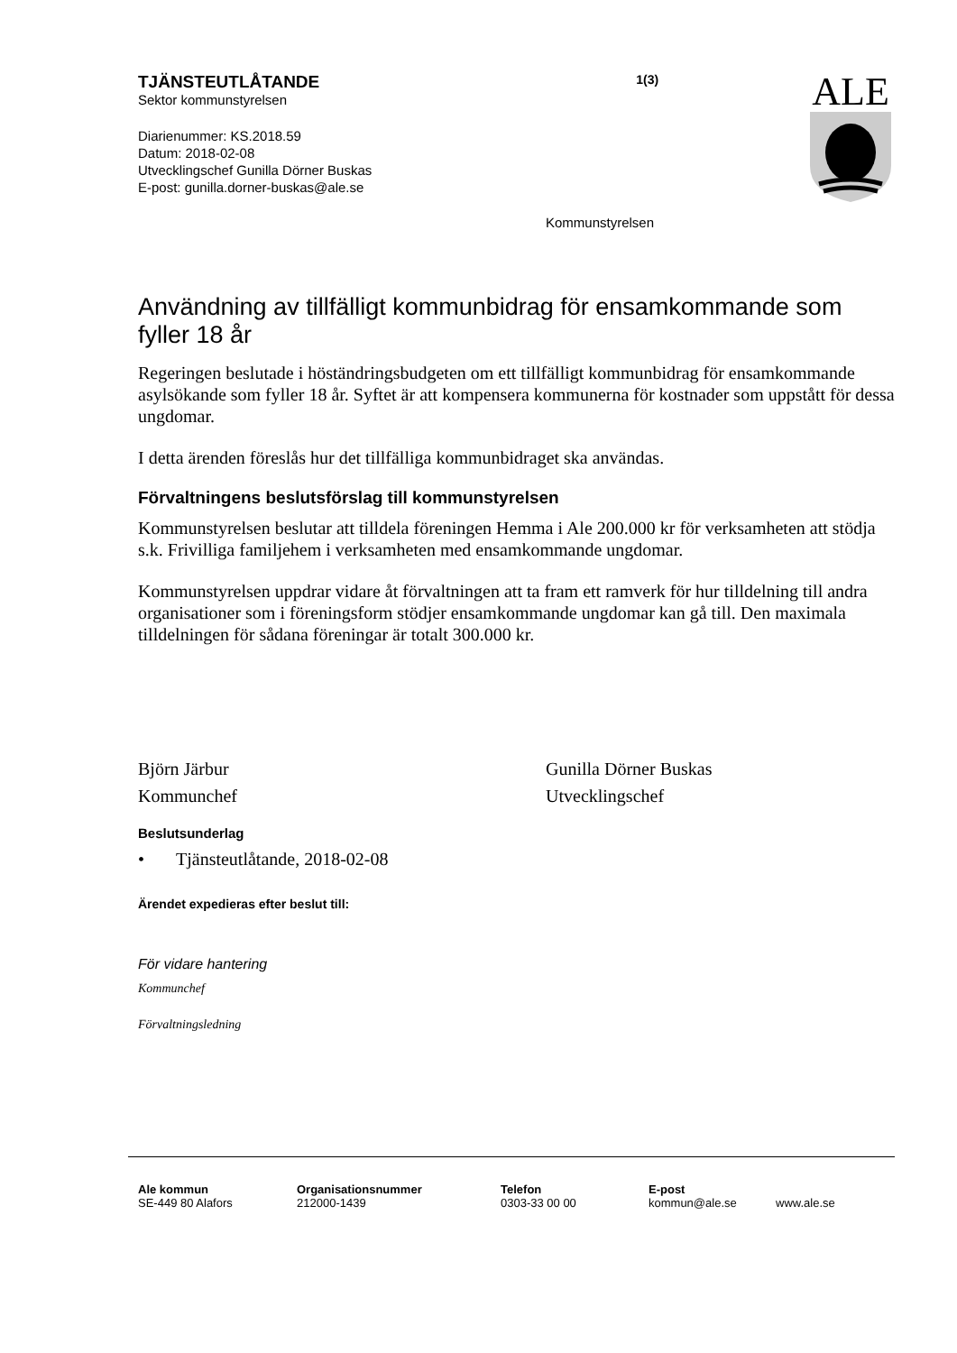TJÄNSTEUTLÅTANDE
Sektor kommunstyrelsen
Diarienummer: KS.2018.59
Datum: 2018-02-08
Utvecklingschef Gunilla Dörner Buskas
E-post: gunilla.dorner-buskas@ale.se
1(3)
ALE
Kommunstyrelsen
Användning av tillfälligt kommunbidrag för ensamkommande som fyller 18 år
Regeringen beslutade i höständringsbudgeten om ett tillfälligt kommunbidrag för ensamkommande asylsökande som fyller 18 år. Syftet är att kompensera kommunerna för kostnader som uppstått för dessa ungdomar.
I detta ärenden föreslås hur det tillfälliga kommunbidraget ska användas.
Förvaltningens beslutsförslag till kommunstyrelsen
Kommunstyrelsen beslutar att tilldela föreningen Hemma i Ale 200.000 kr för verksamheten att stödja s.k. Frivilliga familjehem i verksamheten med ensamkommande ungdomar.
Kommunstyrelsen uppdrar vidare åt förvaltningen att ta fram ett ramverk för hur tilldelning till andra organisationer som i föreningsform stödjer ensamkommande ungdomar kan gå till. Den maximala tilldelningen för sådana föreningar är totalt 300.000 kr.
Björn Järbur
Kommunchef
Gunilla Dörner Buskas
Utvecklingschef
Beslutsunderlag
• Tjänsteutlåtande, 2018-02-08
Ärendet expedieras efter beslut till:
För vidare hantering
Kommunchef
Förvaltningsledning
Ale kommun
SE-449 80 Alafors
Organisationsnummer
212000-1439
Telefon
0303-33 00 00
E-post
kommun@ale.se
www.ale.se